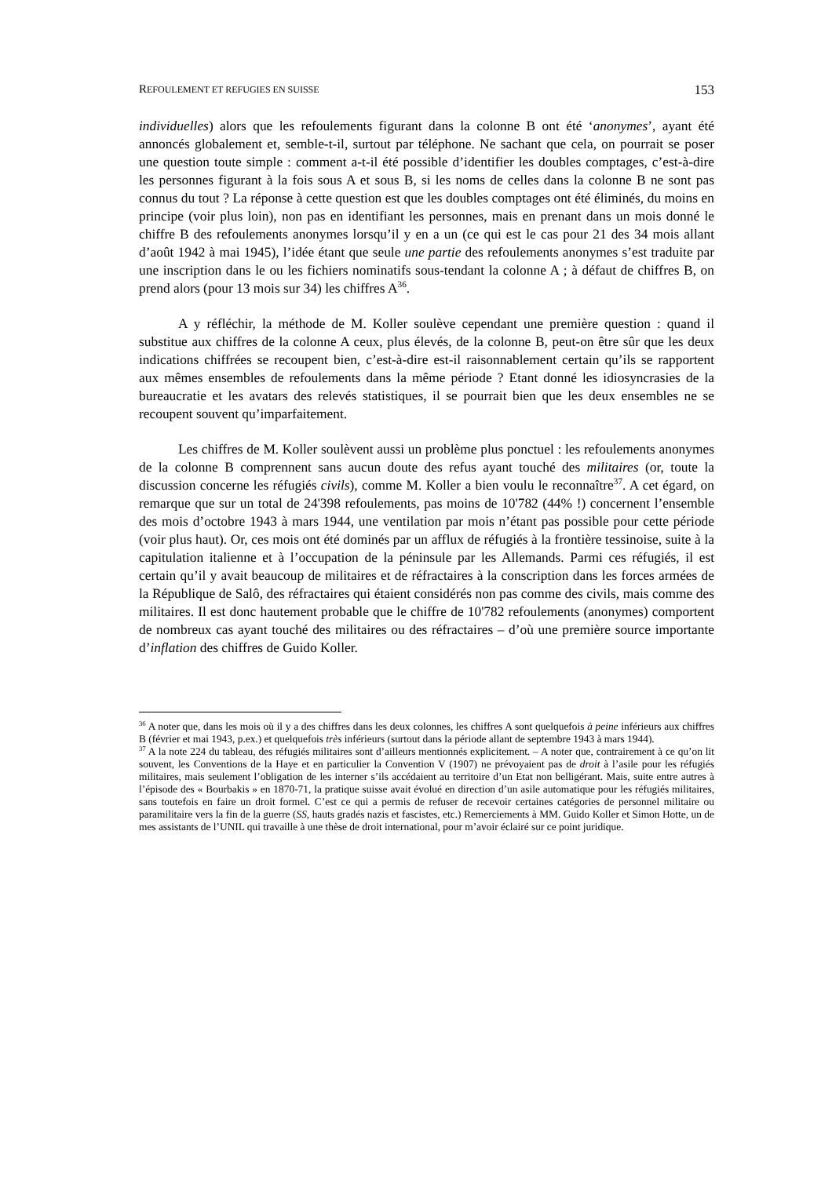REFOULEMENT ET REFUGIES EN SUISSE 153
individuelles) alors que les refoulements figurant dans la colonne B ont été ‘anonymes’, ayant été annoncés globalement et, semble-t-il, surtout par téléphone. Ne sachant que cela, on pourrait se poser une question toute simple : comment a-t-il été possible d’identifier les doubles comptages, c’est-à-dire les personnes figurant à la fois sous A et sous B, si les noms de celles dans la colonne B ne sont pas connus du tout ? La réponse à cette question est que les doubles comptages ont été éliminés, du moins en principe (voir plus loin), non pas en identifiant les personnes, mais en prenant dans un mois donné le chiffre B des refoulements anonymes lorsqu’il y en a un (ce qui est le cas pour 21 des 34 mois allant d’août 1942 à mai 1945), l’idée étant que seule une partie des refoulements anonymes s’est traduite par une inscription dans le ou les fichiers nominatifs sous-tendant la colonne A ; à défaut de chiffres B, on prend alors (pour 13 mois sur 34) les chiffres A<sup>36</sup>.
A y réfléchir, la méthode de M. Koller soulève cependant une première question : quand il substitue aux chiffres de la colonne A ceux, plus élevés, de la colonne B, peut-on être sûr que les deux indications chiffrées se recoupent bien, c’est-à-dire est-il raisonnablement certain qu’ils se rapportent aux mêmes ensembles de refoulements dans la même période ? Etant donné les idiosyncrasies de la bureaucratie et les avatars des relevés statistiques, il se pourrait bien que les deux ensembles ne se recoupent souvent qu’imparfaitement.
Les chiffres de M. Koller soulèvent aussi un problème plus ponctuel : les refoulements anonymes de la colonne B comprennent sans aucun doute des refus ayant touché des militaires (or, toute la discussion concerne les réfugiés civils), comme M. Koller a bien voulu le reconnaître<sup>37</sup>. A cet égard, on remarque que sur un total de 24'398 refoulements, pas moins de 10'782 (44% !) concernent l’ensemble des mois d’octobre 1943 à mars 1944, une ventilation par mois n’étant pas possible pour cette période (voir plus haut). Or, ces mois ont été dominés par un afflux de réfugiés à la frontière tessinoise, suite à la capitulation italienne et à l’occupation de la péninsule par les Allemands. Parmi ces réfugiés, il est certain qu’il y avait beaucoup de militaires et de réfractaires à la conscription dans les forces armées de la République de Salô, des réfractaires qui étaient considérés non pas comme des civils, mais comme des militaires. Il est donc hautement probable que le chiffre de 10'782 refoulements (anonymes) comportent de nombreux cas ayant touché des militaires ou des réfractaires – d’où une première source importante d’inflation des chiffres de Guido Koller.
<sup>36</sup> A noter que, dans les mois où il y a des chiffres dans les deux colonnes, les chiffres A sont quelquefois à peine inférieurs aux chiffres B (février et mai 1943, p.ex.) et quelquefois très inférieurs (surtout dans la période allant de septembre 1943 à mars 1944).
<sup>37</sup> A la note 224 du tableau, des réfugiés militaires sont d’ailleurs mentionnés explicitement. – A noter que, contrairement à ce qu’on lit souvent, les Conventions de la Haye et en particulier la Convention V (1907) ne prévoyaient pas de droit à l’asile pour les réfugiés militaires, mais seulement l’obligation de les interner s’ils accédaient au territoire d’un Etat non belligérant. Mais, suite entre autres à l’épisode des « Bourbakis » en 1870-71, la pratique suisse avait évolué en direction d’un asile automatique pour les réfugiés militaires, sans toutefois en faire un droit formel. C’est ce qui a permis de refuser de recevoir certaines catégories de personnel militaire ou paramilitaire vers la fin de la guerre (SS, hauts gradés nazis et fascistes, etc.) Remerciements à MM. Guido Koller et Simon Hotte, un de mes assistants de l’UNIL qui travaille à une thèse de droit international, pour m’avoir éclairé sur ce point juridique.